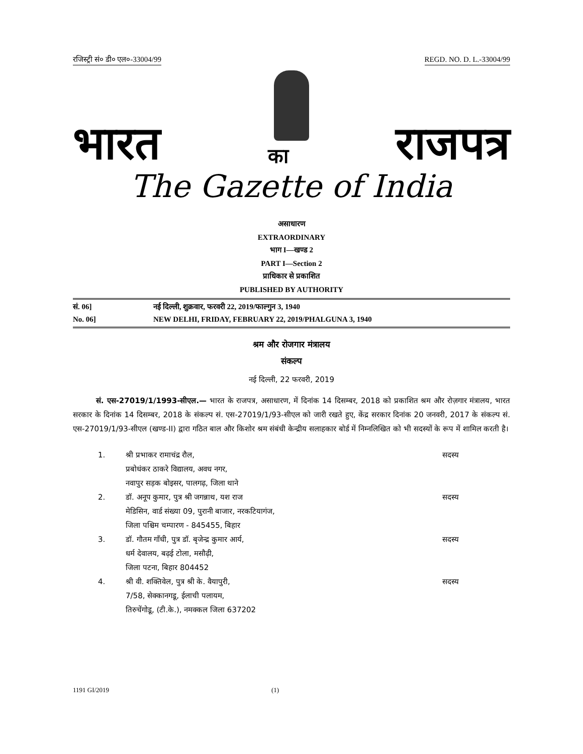रजिस्ट्री सं० डी० एल०-33004/99 REGD. NO. D. L.-33004/99
भारत का राजपत्र
The Gazette of India
असाधारण
EXTRAORDINARY
भाग I—खण्ड 2
PART I—Section 2
प्राधिकार से प्रकाशित
PUBLISHED BY AUTHORITY
सं. 06] नई दिल्ली, शुक्रवार, फरवरी 22, 2019/फाल्गुन 3, 1940
No. 06] NEW DELHI, FRIDAY, FEBRUARY 22, 2019/PHALGUNA 3, 1940
श्रम और रोजगार मंत्रालय
संकल्प
नई दिल्ली, 22 फरवरी, 2019
सं. एस-27019/1/1993-सीएल.— भारत के राजपत्र, असाधारण, में दिनांक 14 दिसम्बर, 2018 को प्रकाशित श्रम और रोज़गार मंत्रालय, भारत सरकार के दिनांक 14 दिसम्बर, 2018 के संकल्प सं. एस-27019/1/93-सीएल को जारी रखते हुए, केंद्र सरकार दिनांक 20 जनवरी, 2017 के संकल्प सं. एस-27019/1/93-सीएल (खण्ड-II) द्वारा गठित बाल और किशोर श्रम संबंधी केन्द्रीय सलाहकार बोर्ड में निम्नलिखित को भी सदस्यों के रूप में शामिल करती है।
1. श्री प्रभाकर रामाचंद्र रौल,
प्रबोधंकर ठाकरे विद्यालय, अवध नगर,
नवापुर सड़क बोइसर, पालगढ़, जिला थाने सदस्य
2. डॉ. अनूप कुमार, पुत्र श्री जगन्नाथ, यश राज
मेडिसिन, वार्ड संख्या 09, पुरानी बाजार, नरकटियागंज,
जिला पश्चिम चम्पारण - 845455, बिहार सदस्य
3. डॉ. गौतम गाँधी, पुत्र डॉ. बृजेन्द्र कुमार आर्य,
धर्म देवालय, बढ़ई टोला, मसौढ़ी,
जिला पटना, बिहार 804452 सदस्य
4. श्री वी. शक्तिवेल, पुत्र श्री के. वैयापुरी,
7/58, सेक्कानगडू, ईलाची पलायम,
तिरुचेंगोडू, (टी.के.), नमक्कल जिला 637202 सदस्य
1191 GI/2019 (1)